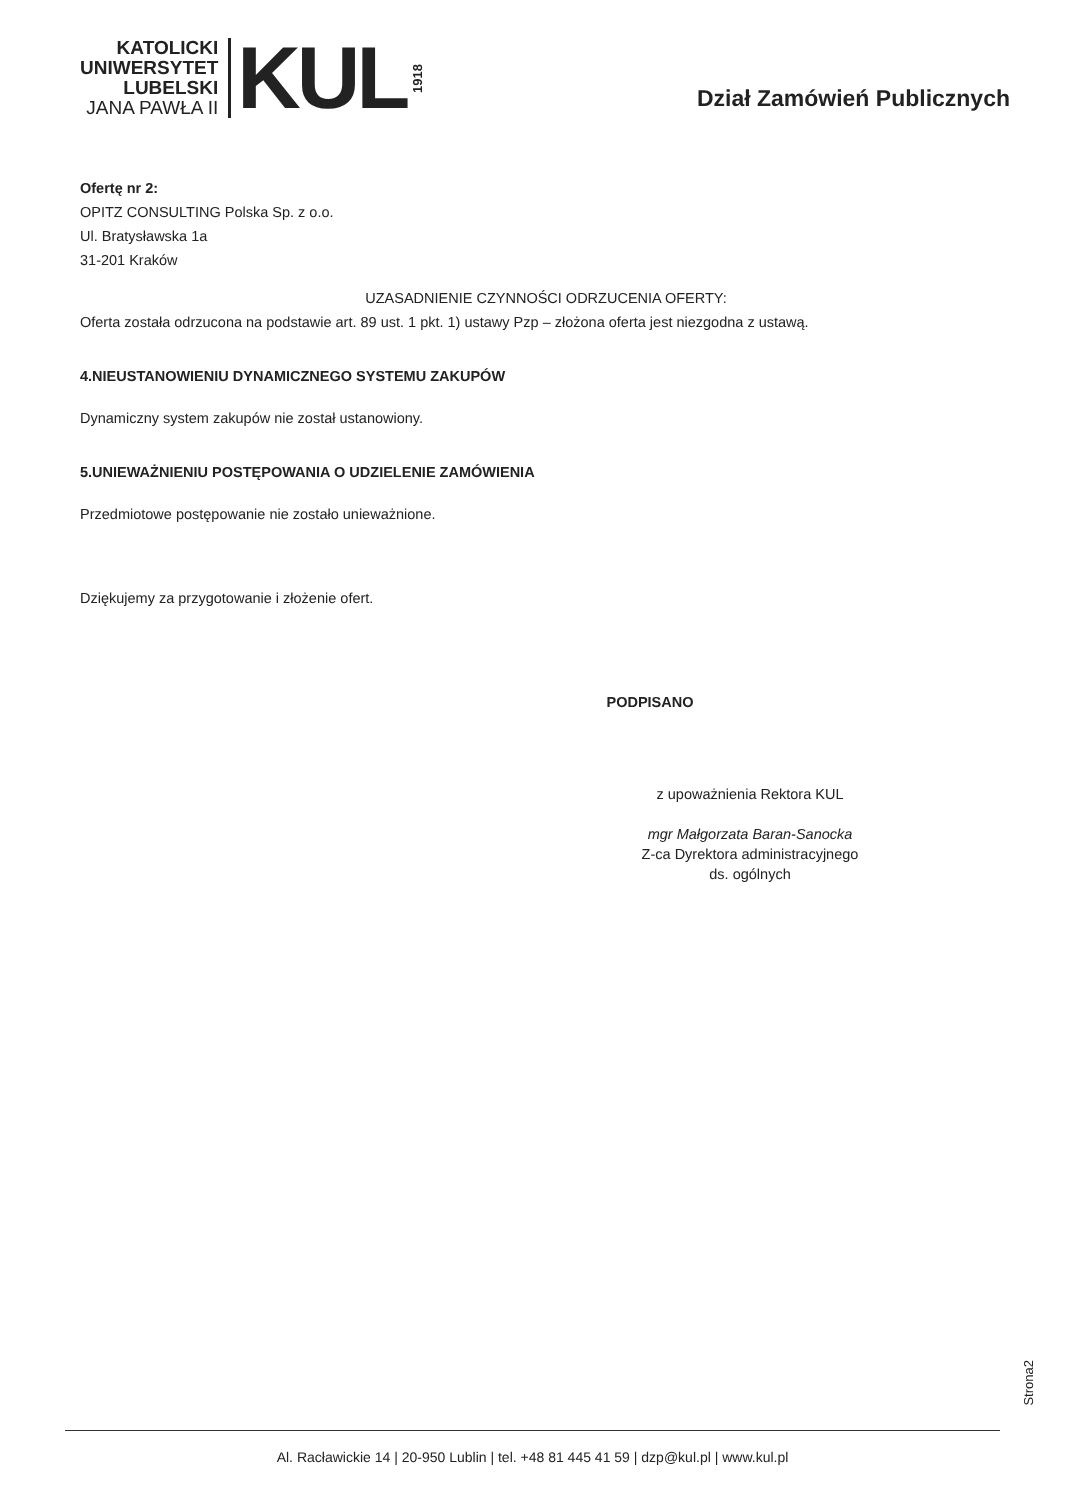KATOLICKI
UNIWERSYTET
LUBELSKI
JANA PAWŁA II
KUL
1918
Dział Zamówień Publicznych
Ofertę nr 2:
OPITZ CONSULTING Polska Sp. z o.o.
Ul. Bratysławska 1a
31-201 Kraków
UZASADNIENIE CZYNNOŚCI ODRZUCENIA OFERTY:
Oferta została odrzucona na podstawie art. 89 ust. 1 pkt. 1) ustawy Pzp – złożona oferta jest niezgodna z ustawą.
4.NIEUSTANOWIENIU DYNAMICZNEGO SYSTEMU ZAKUPÓW
Dynamiczny system zakupów nie został ustanowiony.
5.UNIEWAŻNIENIU POSTĘPOWANIA O UDZIELENIE ZAMÓWIENIA
Przedmiotowe postępowanie nie zostało unieważnione.
Dziękujemy za przygotowanie i złożenie ofert.
PODPISANO
z upoważnienia Rektora KUL
mgr Małgorzata Baran-Sanocka
Z-ca Dyrektora administracyjnego
ds. ogólnych
Strona2
Al. Racławickie 14 | 20-950 Lublin | tel. +48 81 445 41 59 | dzp@kul.pl | www.kul.pl